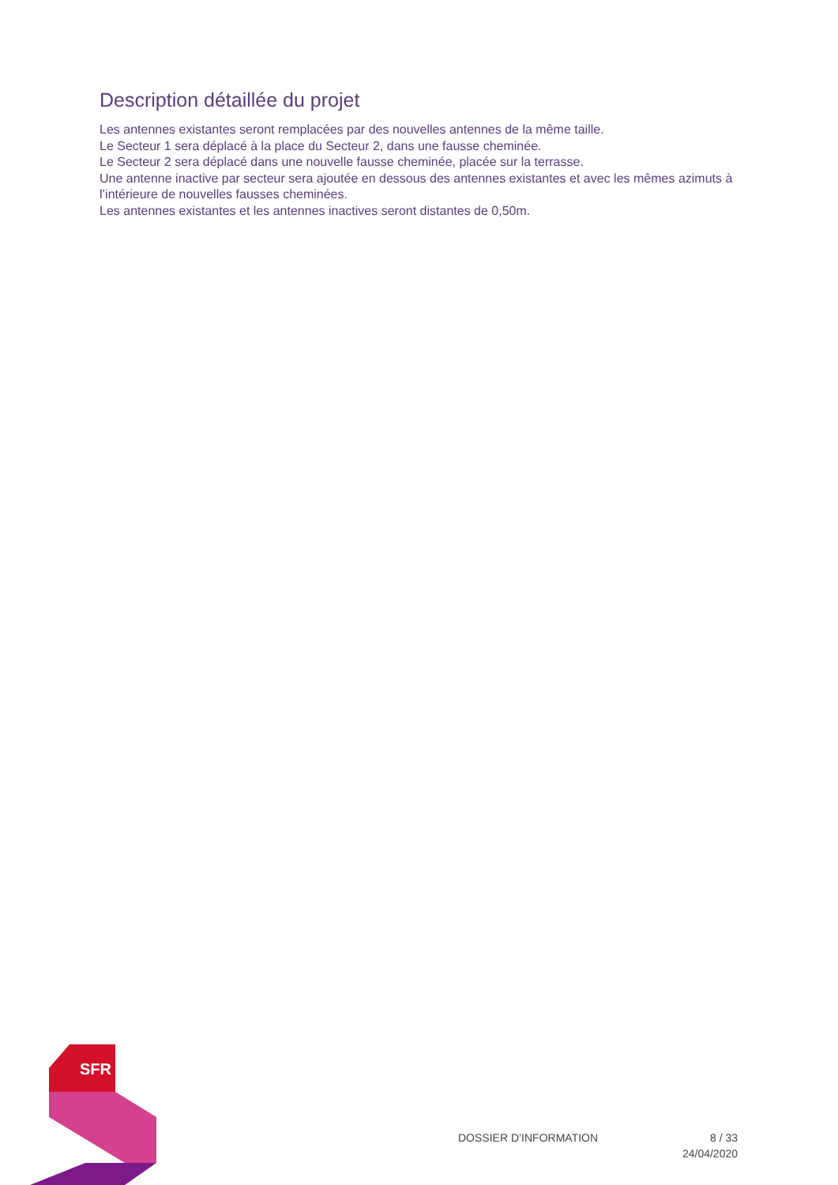Description détaillée du projet
Les antennes existantes seront remplacées par des nouvelles antennes de la même taille.
Le Secteur 1 sera déplacé à la place du Secteur 2, dans une fausse cheminée.
Le Secteur 2 sera déplacé dans une nouvelle fausse cheminée, placée sur la terrasse.
Une antenne inactive par secteur sera ajoutée en dessous des antennes existantes et avec les mêmes azimuts à l’intérieure de nouvelles fausses cheminées.
Les antennes existantes et les antennes inactives seront distantes de 0,50m.
SFR
DOSSIER D’INFORMATION 8 / 33
24/04/2020